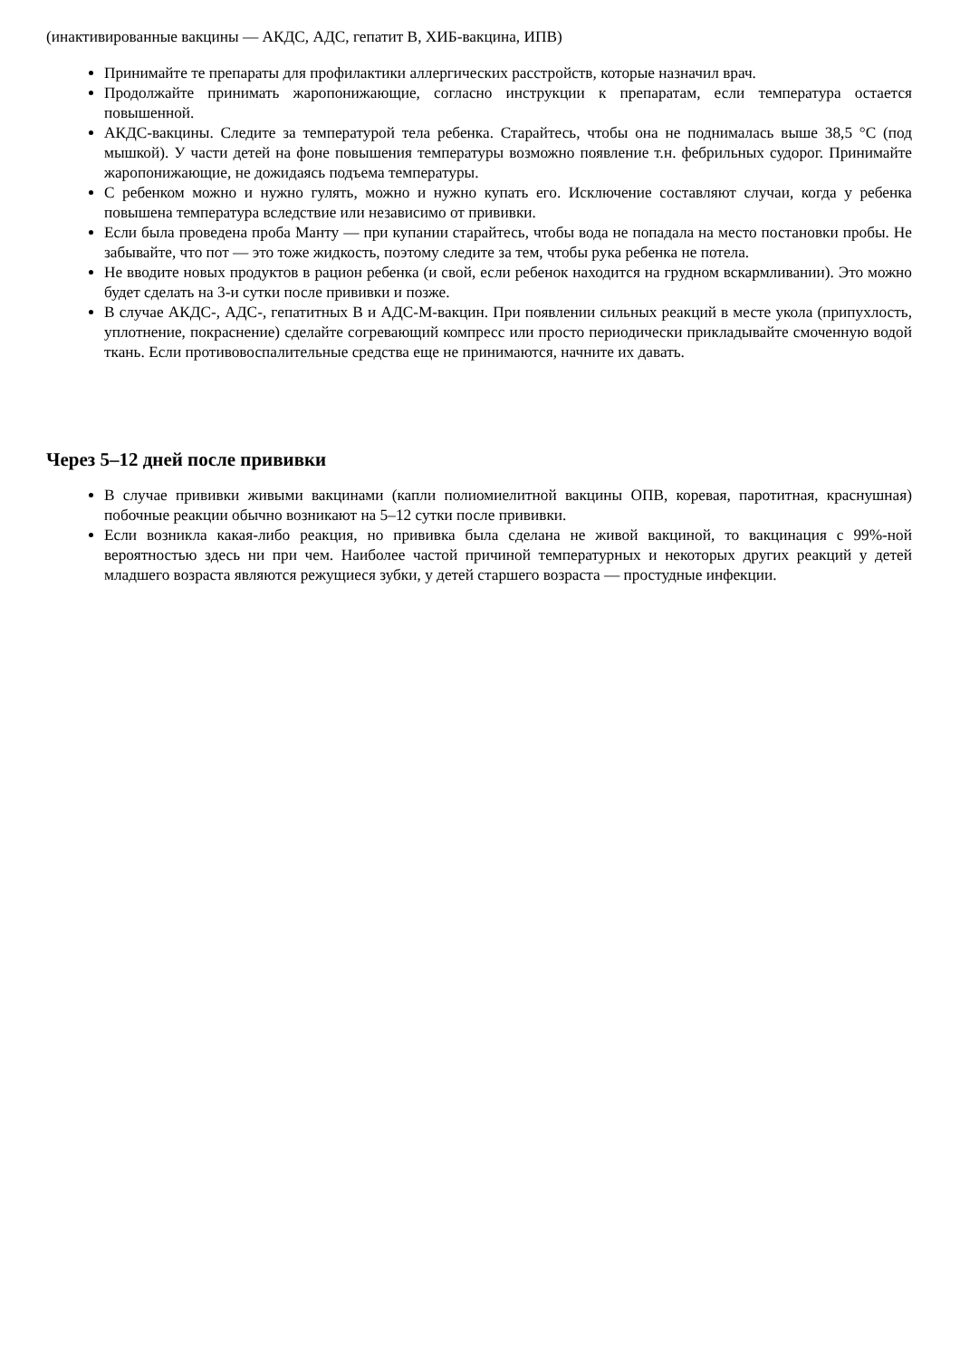(инактивированные вакцины — АКДС, АДС, гепатит В, ХИБ-вакцина, ИПВ)
Принимайте те препараты для профилактики аллергических расстройств, которые назначил врач.
Продолжайте принимать жаропонижающие, согласно инструкции к препаратам, если температура остается повышенной.
АКДС-вакцины. Следите за температурой тела ребенка. Старайтесь, чтобы она не поднималась выше 38,5 °С (под мышкой). У части детей на фоне повышения температуры возможно появление т.н. фебрильных судорог. Принимайте жаропонижающие, не дожидаясь подъема температуры.
С ребенком можно и нужно гулять, можно и нужно купать его. Исключение составляют случаи, когда у ребенка повышена температура вследствие или независимо от прививки.
Если была проведена проба Манту — при купании старайтесь, чтобы вода не попадала на место постановки пробы. Не забывайте, что пот — это тоже жидкость, поэтому следите за тем, чтобы рука ребенка не потела.
Не вводите новых продуктов в рацион ребенка (и свой, если ребенок находится на грудном вскармливании). Это можно будет сделать на 3-и сутки после прививки и позже.
В случае АКДС-, АДС-, гепатитных В и АДС-М-вакцин. При появлении сильных реакций в месте укола (припухлость, уплотнение, покраснение) сделайте согревающий компресс или просто периодически прикладывайте смоченную водой ткань. Если противовоспалительные средства еще не принимаются, начните их давать.
Через 5–12 дней после прививки
В случае прививки живыми вакцинами (капли полиомиелитной вакцины ОПВ, коревая, паротитная, краснушная) побочные реакции обычно возникают на 5–12 сутки после прививки.
Если возникла какая-либо реакция, но прививка была сделана не живой вакциной, то вакцинация с 99%-ной вероятностью здесь ни при чем. Наиболее частой причиной температурных и некоторых других реакций у детей младшего возраста являются режущиеся зубки, у детей старшего возраста — простудные инфекции.